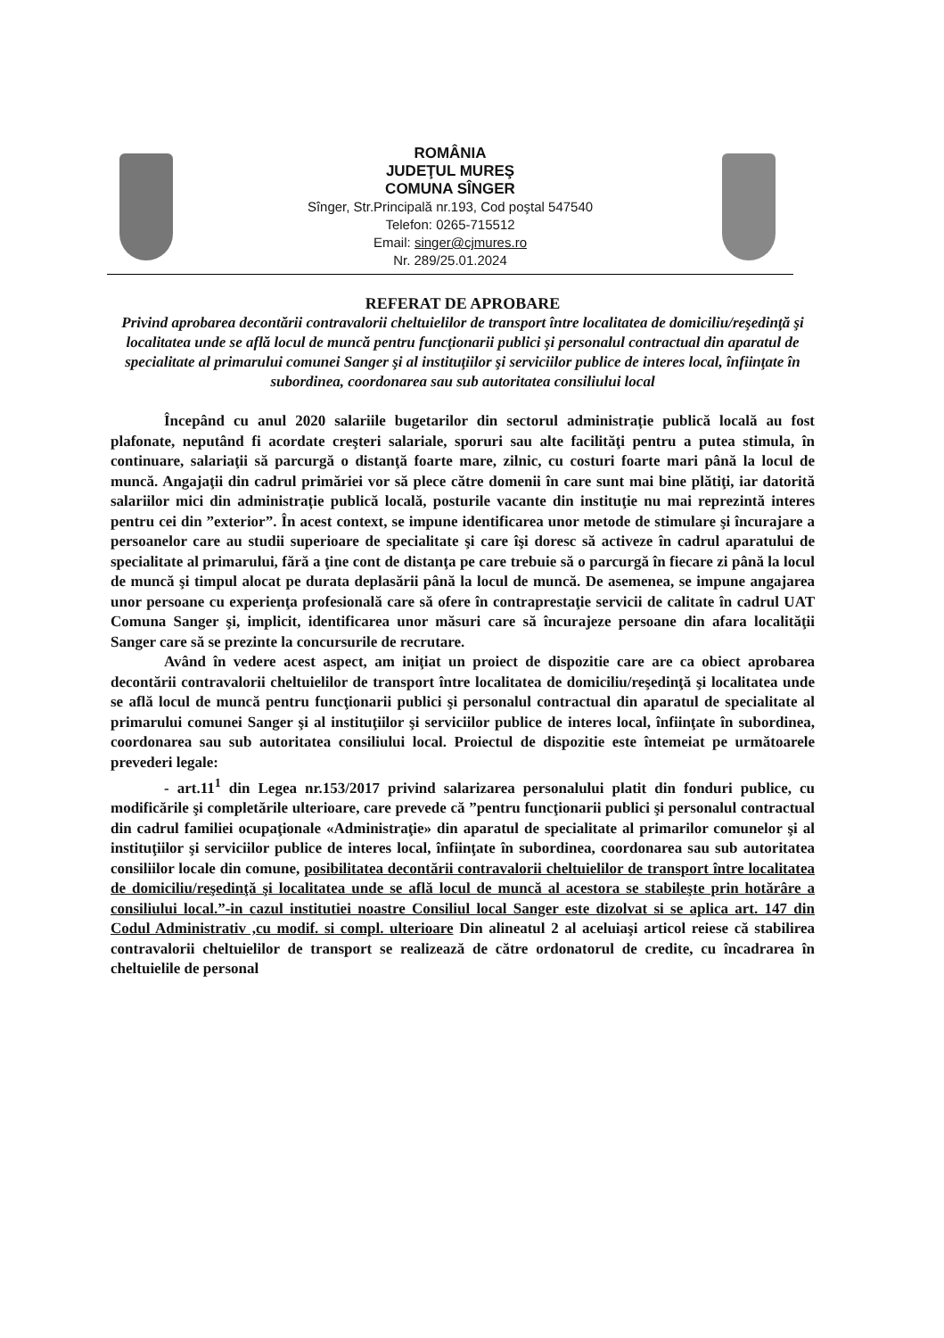ROMÂNIA
JUDEŢUL MUREŞ
COMUNA SÎNGER
Sînger, Str.Principală nr.193, Cod poştal 547540
Telefon: 0265-715512
Email: singer@cjmures.ro
Nr. 289/25.01.2024
REFERAT DE APROBARE
Privind aprobarea decontării contravalorii cheltuielilor de transport între localitatea de domiciliu/reşedinţă şi localitatea unde se află locul de muncă pentru funcţionarii publici şi personalul contractual din aparatul de specialitate al primarului comunei Sanger şi al instituţiilor şi serviciilor publice de interes local, înfiinţate în subordinea, coordonarea sau sub autoritatea consiliului local
Începând cu anul 2020 salariile bugetarilor din sectorul administrație publică locală au fost plafonate, neputând fi acordate creşteri salariale, sporuri sau alte facilităţi pentru a putea stimula, în continuare, salariaţii să parcurgă o distanţă foarte mare, zilnic, cu costuri foarte mari până la locul de muncă. Angajaţii din cadrul primăriei vor să plece către domenii în care sunt mai bine plătiţi, iar datorită salariilor mici din administrație publică locală, posturile vacante din instituţie nu mai reprezintă interes pentru cei din ”exterior”. În acest context, se impune identificarea unor metode de stimulare şi încurajare a persoanelor care au studii superioare de specialitate şi care îşi doresc să activeze în cadrul aparatului de specialitate al primarului, fără a ţine cont de distanţa pe care trebuie să o parcurgă în fiecare zi până la locul de muncă şi timpul alocat pe durata deplasării până la locul de muncă. De asemenea, se impune angajarea unor persoane cu experienţa profesională care să ofere în contraprestaţie servicii de calitate în cadrul UAT Comuna Sanger şi, implicit, identificarea unor măsuri care să încurajeze persoane din afara localităţii Sanger care să se prezinte la concursurile de recrutare.
Având în vedere acest aspect, am iniţiat un proiect de dispozitie care are ca obiect aprobarea decontării contravalorii cheltuielilor de transport între localitatea de domiciliu/reşedinţă şi localitatea unde se află locul de muncă pentru funcţionarii publici şi personalul contractual din aparatul de specialitate al primarului comunei Sanger şi al instituţiilor şi serviciilor publice de interes local, înfiinţate în subordinea, coordonarea sau sub autoritatea consiliului local. Proiectul de dispozitie este întemeiat pe următoarele prevederi legale:
- art.11<sup>1</sup> din Legea nr.153/2017 privind salarizarea personalului platit din fonduri publice, cu modificările şi completările ulterioare, care prevede că ”pentru funcţionarii publici şi personalul contractual din cadrul familiei ocupaţionale «Administraţie» din aparatul de specialitate al primarilor comunelor şi al instituţiilor şi serviciilor publice de interes local, înfiinţate în subordinea, coordonarea sau sub autoritatea consiliilor locale din comune, posibilitatea decontării contravalorii cheltuielilor de transport între localitatea de domiciliu/reşedinţă şi localitatea unde se află locul de muncă al acestora se stabileşte prin hotărâre a consiliului local.”-in cazul institutiei noastre Consiliul local Sanger este dizolvat si se aplica art. 147 din Codul Administrativ ,cu modif. si compl. ulterioare Din alineatul 2 al aceluiaşi articol reiese că stabilirea contravalorii cheltuielilor de transport se realizează de către ordonatorul de credite, cu încadrarea în cheltuielile de personal